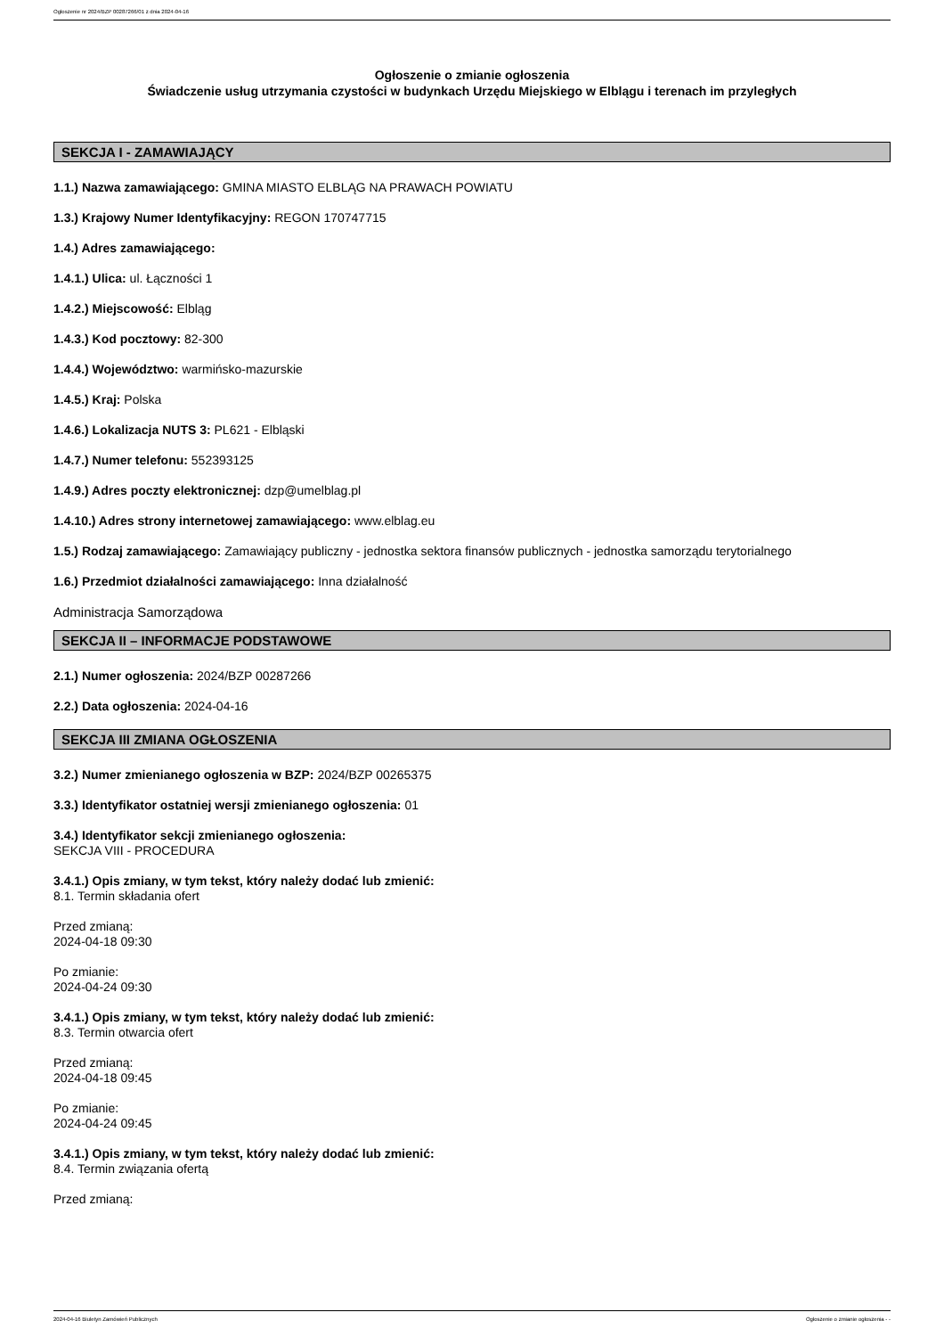Ogłoszenie nr 2024/BZP 00287266/01 z dnia 2024-04-16
Ogłoszenie o zmianie ogłoszenia
Świadczenie usług utrzymania czystości w budynkach Urzędu Miejskiego w Elblągu i terenach im przyległych
SEKCJA I - ZAMAWIAJĄCY
1.1.) Nazwa zamawiającego: GMINA MIASTO ELBLĄG NA PRAWACH POWIATU
1.3.) Krajowy Numer Identyfikacyjny: REGON 170747715
1.4.) Adres zamawiającego:
1.4.1.) Ulica: ul. Łączności 1
1.4.2.) Miejscowość: Elbląg
1.4.3.) Kod pocztowy: 82-300
1.4.4.) Województwo: warmińsko-mazurskie
1.4.5.) Kraj: Polska
1.4.6.) Lokalizacja NUTS 3: PL621 - Elbląski
1.4.7.) Numer telefonu: 552393125
1.4.9.) Adres poczty elektronicznej: dzp@umelblag.pl
1.4.10.) Adres strony internetowej zamawiającego: www.elblag.eu
1.5.) Rodzaj zamawiającego: Zamawiający publiczny - jednostka sektora finansów publicznych - jednostka samorządu terytorialnego
1.6.) Przedmiot działalności zamawiającego: Inna działalność
Administracja Samorządowa
SEKCJA II – INFORMACJE PODSTAWOWE
2.1.) Numer ogłoszenia: 2024/BZP 00287266
2.2.) Data ogłoszenia: 2024-04-16
SEKCJA III ZMIANA OGŁOSZENIA
3.2.) Numer zmienianego ogłoszenia w BZP: 2024/BZP 00265375
3.3.) Identyfikator ostatniej wersji zmienianego ogłoszenia: 01
3.4.) Identyfikator sekcji zmienianego ogłoszenia:
SEKCJA VIII - PROCEDURA
3.4.1.) Opis zmiany, w tym tekst, który należy dodać lub zmienić:
8.1. Termin składania ofert
Przed zmianą:
2024-04-18 09:30
Po zmianie:
2024-04-24 09:30
3.4.1.) Opis zmiany, w tym tekst, który należy dodać lub zmienić:
8.3. Termin otwarcia ofert
Przed zmianą:
2024-04-18 09:45
Po zmianie:
2024-04-24 09:45
3.4.1.) Opis zmiany, w tym tekst, który należy dodać lub zmienić:
8.4. Termin związania ofertą
Przed zmianą:
2024-04-16 Biuletyn Zamówień Publicznych Ogłoszenie o zmianie ogłoszenia - -